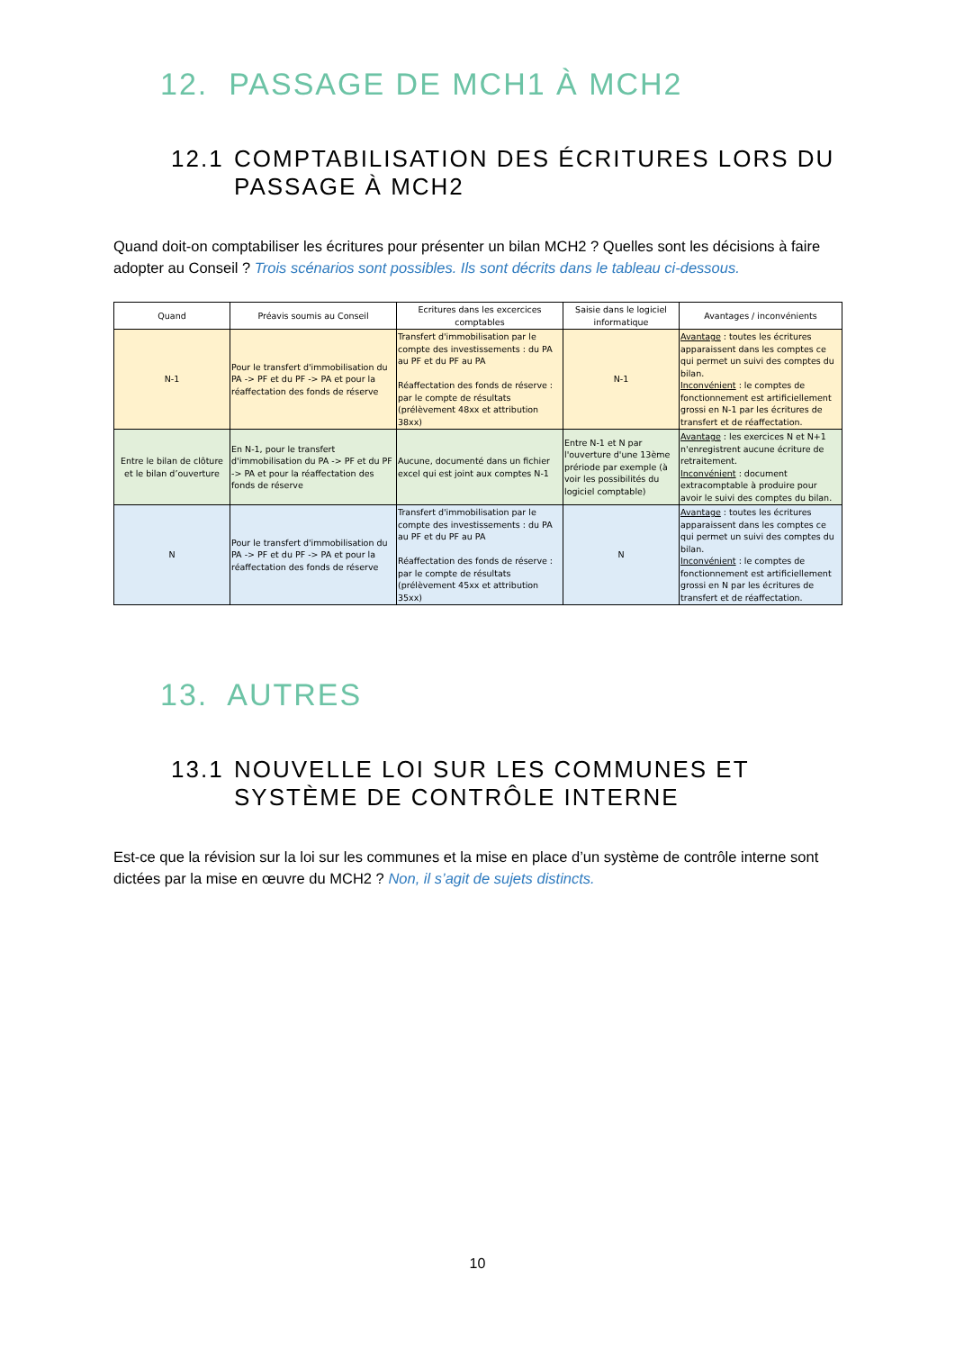12. PASSAGE DE MCH1 À MCH2
12.1 COMPTABILISATION DES ÉCRITURES LORS DU PASSAGE À MCH2
Quand doit-on comptabiliser les écritures pour présenter un bilan MCH2 ? Quelles sont les décisions à faire adopter au Conseil ? Trois scénarios sont possibles. Ils sont décrits dans le tableau ci-dessous.
| Quand | Préavis soumis au Conseil | Ecritures dans les excercices comptables | Saisie dans le logiciel informatique | Avantages / inconvénients |
| --- | --- | --- | --- | --- |
| N-1 | Pour le transfert d'immobilisation du PA -> PF et du PF -> PA et pour la réaffectation des fonds de réserve | Transfert d'immobilisation par le compte des investissements : du PA au PF et du PF au PA Réaffectation des fonds de réserve : par le compte de résultats (prélèvement 48xx et attribution 38xx) | N-1 | Avantage : toutes les écritures apparaissent dans les comptes ce qui permet un suivi des comptes du bilan. Inconvénient : le comptes de fonctionnement est artificiellement grossi en N-1 par les écritures de transfert et de réaffectation. |
| Entre le bilan de clôture et le bilan d’ouverture | En N-1, pour le transfert d'immobilisation du PA -> PF et du PF -> PA et pour la réaffectation des fonds de réserve | Aucune, documenté dans un fichier excel qui est joint aux comptes N-1 | Entre N-1 et N par l'ouverture d'une 13ème prériode par exemple (à voir les possibilités du logiciel comptable) | Avantage : les exercices N et N+1 n'enregistrent aucune écriture de retraitement. Inconvénient : document extracomptable à produire pour avoir le suivi des comptes du bilan. |
| N | Pour le transfert d'immobilisation du PA -> PF et du PF -> PA et pour la réaffectation des fonds de réserve | Transfert d'immobilisation par le compte des investissements : du PA au PF et du PF au PA Réaffectation des fonds de réserve : par le compte de résultats (prélèvement 45xx et attribution 35xx) | N | Avantage : toutes les écritures apparaissent dans les comptes ce qui permet un suivi des comptes du bilan. Inconvénient : le comptes de fonctionnement est artificiellement grossi en N par les écritures de transfert et de réaffectation. |
13. AUTRES
13.1 NOUVELLE LOI SUR LES COMMUNES ET SYSTÈME DE CONTRÔLE INTERNE
Est-ce que la révision sur la loi sur les communes et la mise en place d’un système de contrôle interne sont dictées par la mise en œuvre du MCH2 ? Non, il s’agit de sujets distincts.
10